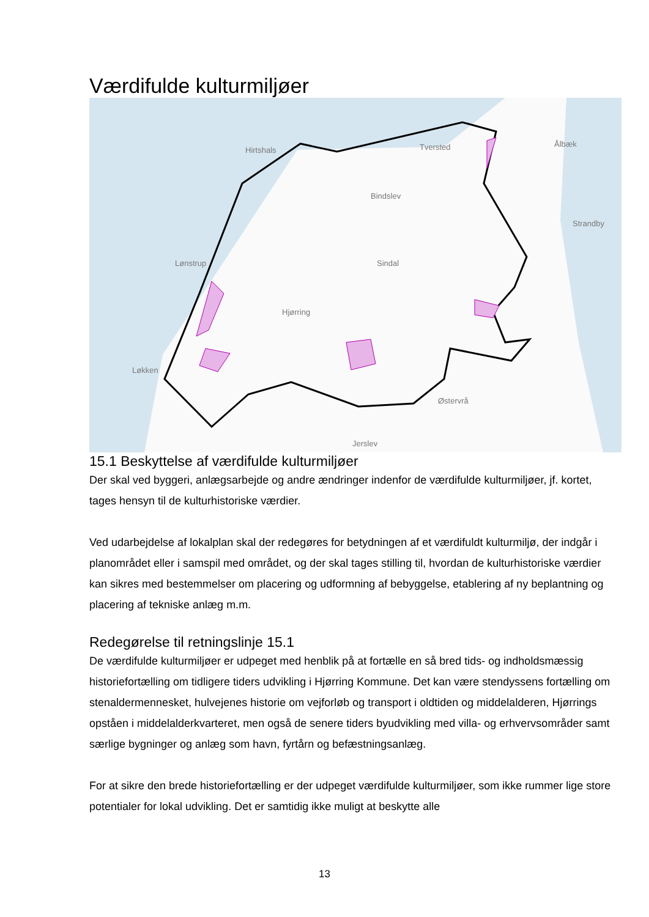Værdifulde kulturmiljøer
Hirtshals
Bindslev
Lønstrup
Hjørring
Løkken
Ålbæk
Strandby
Sindal
Østervrå
Jerslev
Tversted
15.1 Beskyttelse af værdifulde kulturmiljøer
Der skal ved byggeri, anlægsarbejde og andre ændringer indenfor de værdifulde kulturmiljøer, jf. kortet, tages hensyn til de kulturhistoriske værdier.
Ved udarbejdelse af lokalplan skal der redegøres for betydningen af et værdifuldt kulturmiljø, der indgår i planområdet eller i samspil med området, og der skal tages stilling til, hvordan de kulturhistoriske værdier kan sikres med bestemmelser om placering og udformning af bebyggelse, etablering af ny beplantning og placering af tekniske anlæg m.m.
Redegørelse til retningslinje 15.1
De værdifulde kulturmiljøer er udpeget med henblik på at fortælle en så bred tids- og indholdsmæssig historiefortælling om tidligere tiders udvikling i Hjørring Kommune. Det kan være stendyssens fortælling om stenaldermennesket, hulvejenes historie om vejforløb og transport i oldtiden og middelalderen, Hjørrings opståen i middelalderkvarteret, men også de senere tiders byudvikling med villa- og erhvervsområder samt særlige bygninger og anlæg som havn, fyrtårn og befæstningsanlæg.
For at sikre den brede historiefortælling er der udpeget værdifulde kulturmiljøer, som ikke rummer lige store potentialer for lokal udvikling. Det er samtidig ikke muligt at beskytte alle
13